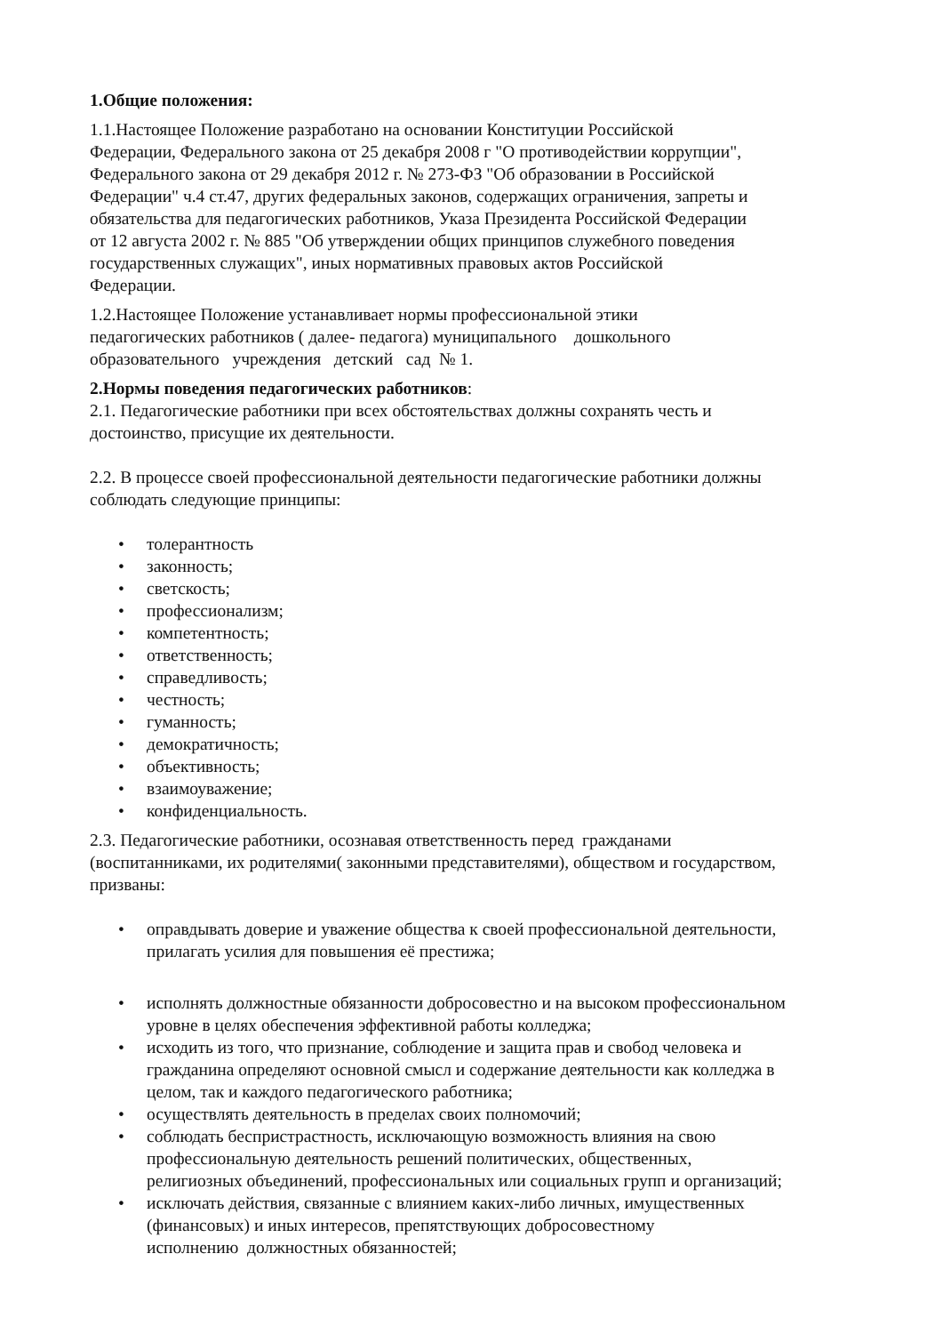1.Общие положения:
1.1.Настоящее Положение разработано на основании Конституции Российской
Федерации, Федерального закона от 25 декабря 2008 г "О противодействии коррупции",
Федерального закона от 29 декабря 2012 г. № 273-ФЗ "Об образовании в Российской
Федерации" ч.4 ст.47, других федеральных законов, содержащих ограничения, запреты и
обязательства для педагогических работников, Указа Президента Российской Федерации
от 12 августа 2002 г. № 885 "Об утверждении общих принципов служебного поведения
государственных служащих", иных нормативных правовых актов Российской
Федерации.
1.2.Настоящее Положение устанавливает нормы профессиональной этики
педагогических работников ( далее- педагога) муниципального дошкольного
образовательного учреждения детский сад № 1.
2.Нормы поведения педагогических работников:
2.1. Педагогические работники при всех обстоятельствах должны сохранять честь и
достоинство, присущие их деятельности.
2.2. В процессе своей профессиональной деятельности педагогические работники должны
соблюдать следующие принципы:
• толерантность
• законность;
• светскость;
• профессионализм;
• компетентность;
• ответственность;
• справедливость;
• честность;
• гуманность;
• демократичность;
• объективность;
• взаимоуважение;
• конфиденциальность.
2.3. Педагогические работники, осознавая ответственность перед гражданами
(воспитанниками, их родителями( законными представителями), обществом и государством,
призваны:
• оправдывать доверие и уважение общества к своей профессиональной деятельности,
прилагать усилия для повышения её престижа;
• исполнять должностные обязанности добросовестно и на высоком профессиональном
уровне в целях обеспечения эффективной работы колледжа;
• исходить из того, что признание, соблюдение и защита прав и свобод человека и
гражданина определяют основной смысл и содержание деятельности как колледжа в
целом, так и каждого педагогического работника;
• осуществлять деятельность в пределах своих полномочий;
• соблюдать беспристрастность, исключающую возможность влияния на свою
профессиональную деятельность решений политических, общественных,
религиозных объединений, профессиональных или социальных групп и организаций;
• исключать действия, связанные с влиянием каких-либо личных, имущественных
(финансовых) и иных интересов, препятствующих добросовестному
исполнению должностных обязанностей;